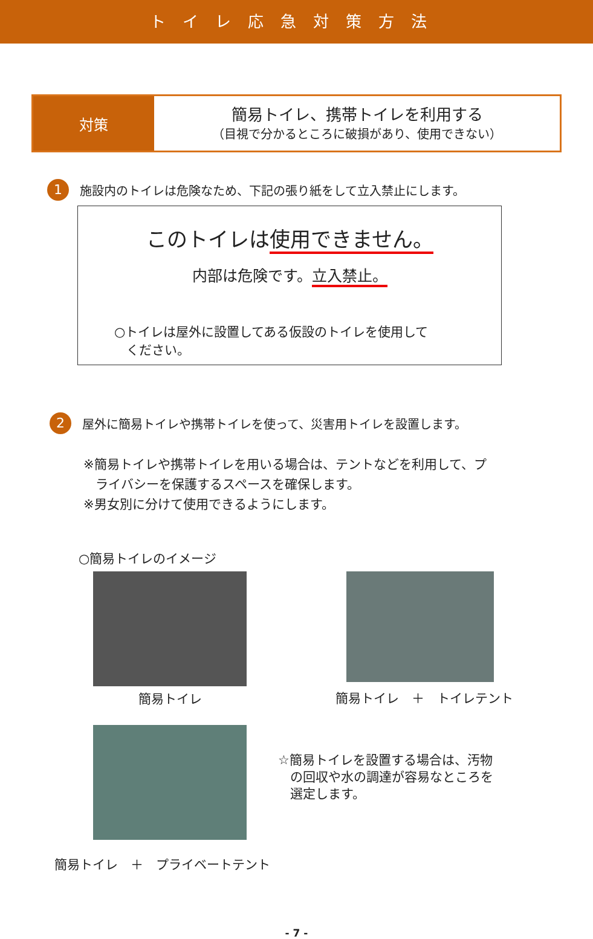トイレ応急対策方法
対策
簡易トイレ、携帯トイレを利用する
（目視で分かるところに破損があり、使用できない）
1 施設内のトイレは危険なため、下記の張り紙をして立入禁止にします。
このトイレは使用できません。
内部は危険です。立入禁止。
○トイレは屋外に設置してある仮設のトイレを使用して
ください。
2 屋外に簡易トイレや携帯トイレを使って、災害用トイレを設置します。
※簡易トイレや携帯トイレを用いる場合は、テントなどを利用して、プ
ライバシーを保護するスペースを確保します。
※男女別に分けて使用できるようにします。
○簡易トイレのイメージ
簡易トイレ
簡易トイレ　＋　トイレテント
☆簡易トイレを設置する場合は、汚物
の回収や水の調達が容易なところを
選定します。
簡易トイレ　＋　プライベートテント
- 7 -